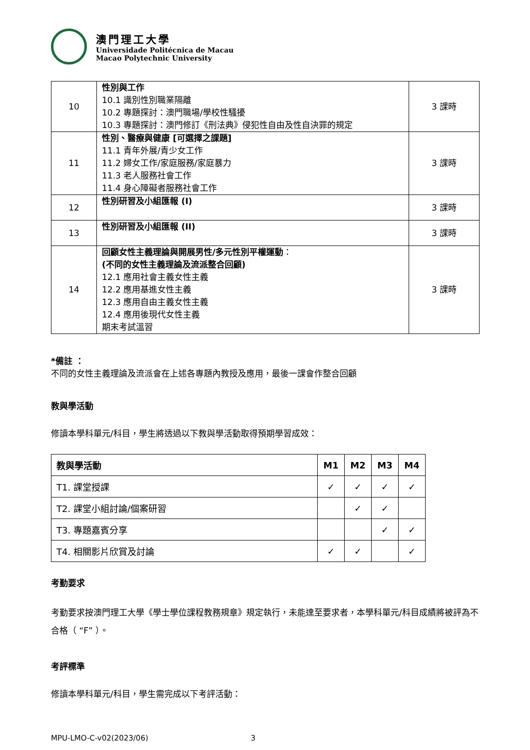澳門理工大學
Universidade Politécnica de Macau
Macao Polytechnic University
| 10 | 性別與工作 10.1 識別性別職業隔離 10.2 專題探討：澳門職場/學校性騷擾 10.3 專題探討：澳門修訂《刑法典》侵犯性自由及性自決罪的規定 | 3 課時 |
| 11 | 性別、醫療與健康 [可選擇之課題] 11.1 青年外展/青少女工作 11.2 婦女工作/家庭服務/家庭暴力 11.3 老人服務社會工作 11.4 身心障礙者服務社會工作 | 3 課時 |
| 12 | 性別研習及小組匯報 (I) | 3 課時 |
| 13 | 性別研習及小組匯報 (II) | 3 課時 |
| 14 | 回顧女性主義理論與開展男性/多元性別平權運動 ： (不同的女性主義理論及流派整合回顧) 12.1 應用社會主義女性主義 12.2 應用基進女性主義 12.3 應用自由主義女性主義 12.4 應用後現代女性主義 期末考試溫習 | 3 課時 |
*備註 ：
不同的女性主義理論及流派會在上述各專題內教授及應用，最後一課會作整合回顧
教與學活動
修讀本學科單元/科目，學生將透過以下教與學活動取得預期學習成效：
| 教與學活動 | M1 | M2 | M3 | M4 |
| --- | --- | --- | --- | --- |
| T1. 課堂授課 | ✓ | ✓ | ✓ | ✓ |
| T2. 課堂小組討論/個案研習 | | ✓ | ✓ | |
| T3. 專題嘉賓分享 | | | ✓ | ✓ |
| T4. 相關影片欣賞及討論 | ✓ | ✓ | | ✓ |
考勤要求
考勤要求按澳門理工大學《學士學位課程教務規章》規定執行，未能達至要求者，本學科單元/科目成績將被評為不合格（ “F” ）。
考評標準
修讀本學科單元/科目，學生需完成以下考評活動：
MPU-LMO-C-v02(2023/06) 3